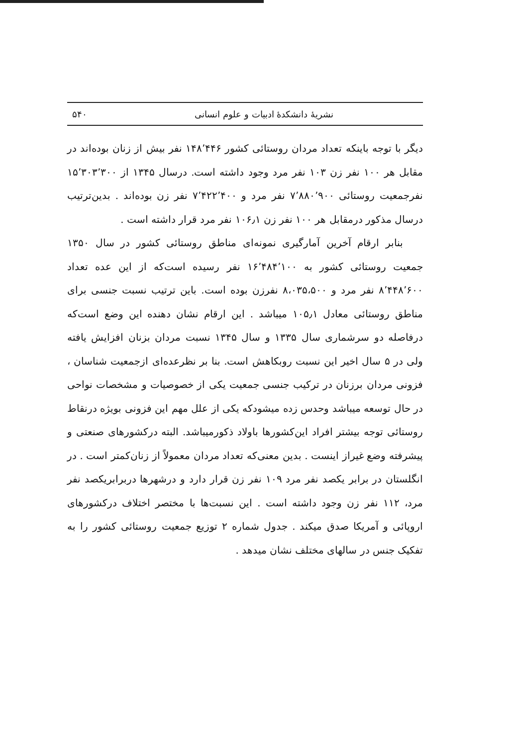نشریهٔ دانشکدهٔ ادبیات و علوم انسانی ۵۴۰
دیگر با توجه باینکه تعداد مردان روستائی کشور ۱۴۸٬۴۴۶ نفر بیش از زنان بوده‌اند در مقابل هر ۱۰۰ نفر زن ۱۰۳ نفر مرد وجود داشته است. درسال ۱۳۴۵ از ۱۵٬۳۰۳٬۳۰۰ نفرجمعیت روستائی ۷٬۸۸۰٬۹۰۰ نفر مرد و ۷٬۴۲۲٬۴۰۰ نفر زن بوده‌اند . بدین‌ترتیب درسال مذکور درمقابل هر ۱۰۰ نفر زن ۱۰۶٫۱ نفر مرد قرار داشته است .
بنابر ارقام آخرین آمارگیری نمونه‌ای مناطق روستائی کشور در سال ۱۳۵۰ جمعیت روستائی کشور به ۱۶٬۴۸۴٬۱۰۰ نفر رسیده است‌که از این عده تعداد ۸٬۴۴۸٬۶۰۰ نفر مرد و ۸،۰۳۵،۵۰۰ نفرزن بوده است. باین ترتیب نسبت جنسی برای مناطق روستائی معادل ۱۰۵٫۱ میباشد . این ارقام نشان دهنده این وضع است‌که درفاصله دو سرشماری سال ۱۳۳۵ و سال ۱۳۴۵ نسبت مردان بزنان افزایش یافته ولی در ۵ سال اخیر این نسبت روبکاهش است. بنا بر نظرعده‌ای ازجمعیت شناسان ، فزونی مردان برزنان در ترکیب جنسی جمعیت یکی از خصوصیات و مشخصات نواحی در حال توسعه میباشد وحدس زده میشودکه یکی از علل مهم این فزونی بویژه درنقاط روستائی توجه بیشتر افراد این‌کشورها باولاد ذکورمیباشد. البته درکشورهای صنعتی و پیشرفته وضع غیراز اینست . بدین معنی‌که تعداد مردان معمولاً از زنان‌کمتر است . در انگلستان در برابر یکصد نفر مرد ۱۰۹ نفر زن قرار دارد و درشهرها دربرابریکصد نفر مرد، ۱۱۲ نفر زن وجود داشته است . این نسبت‌ها با مختصر اختلاف درکشورهای اروپائی و آمریکا صدق میکند . جدول شماره ۲ توزیع جمعیت روستائی کشور را به تفکیک جنس در سالهای مختلف نشان میدهد .